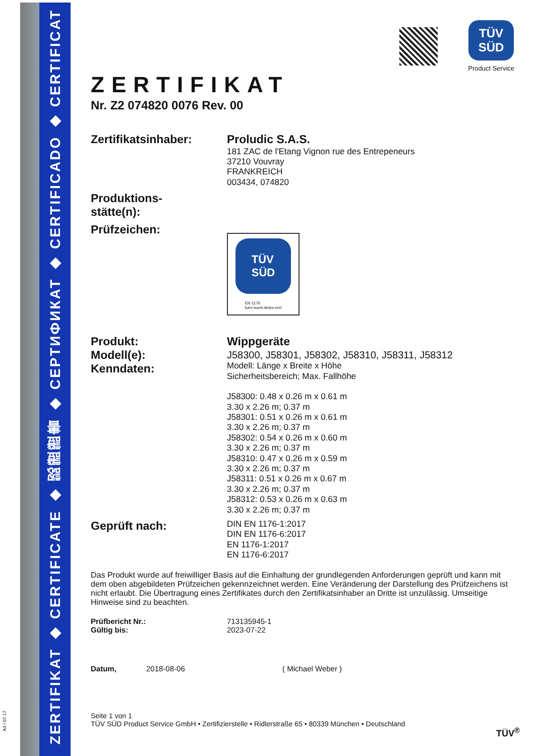ZERTIFIKAT ◆ CERTIFICATE ◆ 認證證書 ◆ СЕРТИФИКАТ ◆ CERTIFICADO ◆ CERTIFICAT
A4 / 07.17
TÜV
SÜD
Product Service
ZERTIFIKAT
Nr. Z2 074820 0076 Rev. 00
Zertifikatsinhaber:
Proludic S.A.S.
181 ZAC de l'Etang Vignon rue des Entrepeneurs
37210 Vouvray
FRANKREICH
003434, 074820
Produktions-
stätte(n):
Prüfzeichen:
TÜV
SÜD
EN 1176
tuev-sued.de/ps-zert
Produkt:
Modell(e):
Kenndaten:
Wippgeräte
J58300, J58301, J58302, J58310, J58311, J58312
Modell: Länge x Breite x Höhe
Sicherheitsbereich; Max. Fallhöhe
J58300: 0.48 x 0.26 m x 0.61 m
3.30 x 2.26 m; 0.37 m
J58301: 0.51 x 0.26 m x 0.61 m
3.30 x 2.26 m; 0.37 m
J58302: 0.54 x 0.26 m x 0.60 m
3.30 x 2.26 m; 0.37 m
J58310: 0.47 x 0.26 m x 0.59 m
3.30 x 2.26 m; 0.37 m
J58311: 0.51 x 0.26 m x 0.67 m
3.30 x 2.26 m; 0.37 m
J58312: 0.53 x 0.26 m x 0.63 m
3.30 x 2.26 m; 0.37 m
Geprüft nach:
DIN EN 1176-1:2017
DIN EN 1176-6:2017
EN 1176-1:2017
EN 1176-6:2017
Das Produkt wurde auf freiwilliger Basis auf die Einhaltung der grundlegenden Anforderungen geprüft und kann mit dem oben abgebildeten Prüfzeichen gekennzeichnet werden. Eine Veränderung der Darstellung des Prüfzeichens ist nicht erlaubt. Die Übertragung eines Zertifikates durch den Zertifikatsinhaber an Dritte ist unzulässig. Umseitige Hinweise sind zu beachten.
Prüfbericht Nr.:
Gültig bis:
713135945-1
2023-07-22
Datum, 2018-08-06 ( Michael Weber )
Seite 1 von 1
TÜV SÜD Product Service GmbH • Zertifizierstelle • Ridlerstraße 65 • 80339 München • Deutschland
TÜV<sup>®</sup>